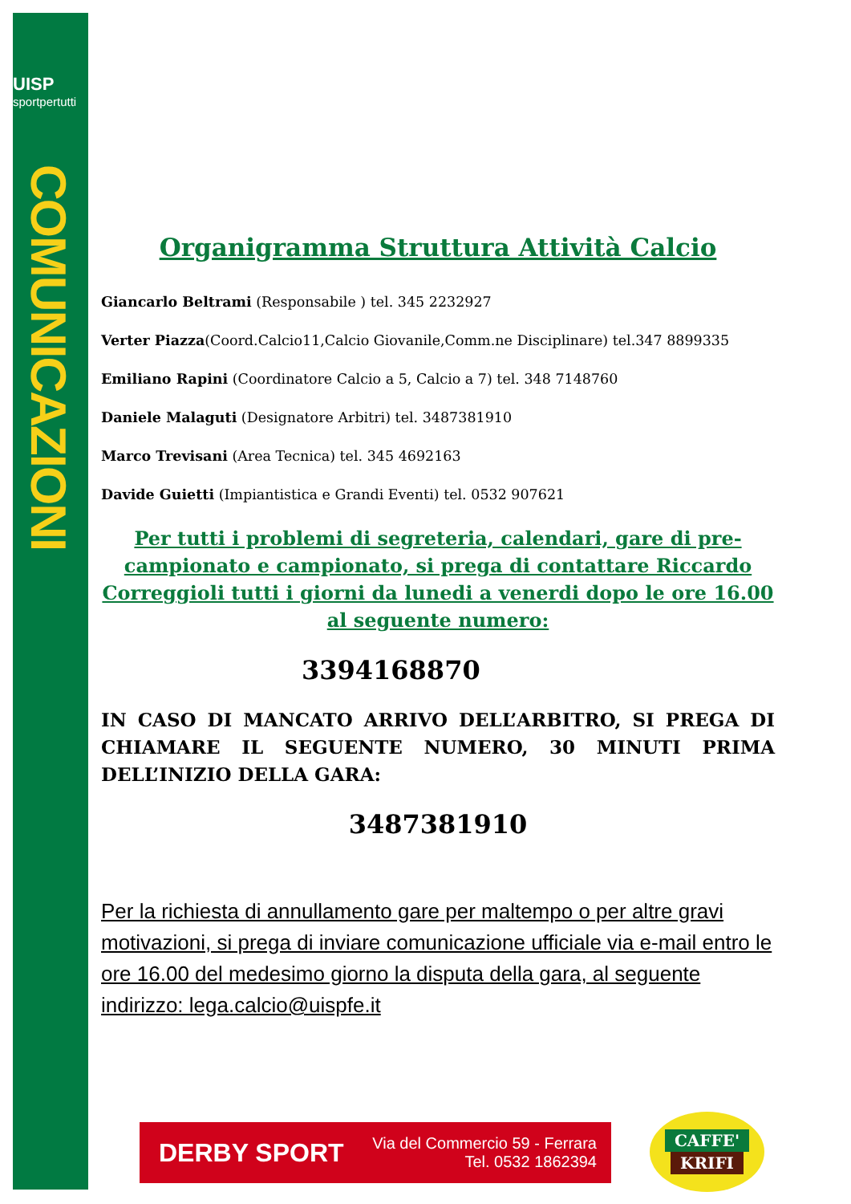UISP
sportpertutti
COMUNICAZIONI
Organigramma Struttura Attività Calcio
Giancarlo Beltrami (Responsabile ) tel. 345 2232927
Verter Piazza(Coord.Calcio11,Calcio Giovanile,Comm.ne Disciplinare) tel.347 8899335
Emiliano Rapini (Coordinatore Calcio a 5, Calcio a 7) tel. 348 7148760
Daniele Malaguti (Designatore Arbitri) tel. 3487381910
Marco Trevisani (Area Tecnica) tel. 345 4692163
Davide Guietti (Impiantistica e Grandi Eventi) tel. 0532 907621
Per tutti i problemi di segreteria, calendari, gare di pre-campionato e campionato, si prega di contattare Riccardo Correggioli tutti i giorni da lunedi a venerdi dopo le ore 16.00 al seguente numero:
3394168870
IN CASO DI MANCATO ARRIVO DELL’ARBITRO, SI PREGA DI CHIAMARE IL SEGUENTE NUMERO, 30 MINUTI PRIMA DELL’INIZIO DELLA GARA:
3487381910
Per la richiesta di annullamento gare per maltempo o per altre gravi motivazioni, si prega di inviare comunicazione ufficiale via e-mail entro le ore 16.00 del medesimo giorno la disputa della gara, al seguente indirizzo: lega.calcio@uispfe.it
DERBY SPORT
Via del Commercio 59 - Ferrara
Tel. 0532 1862394
CAFFE'
KRIFI